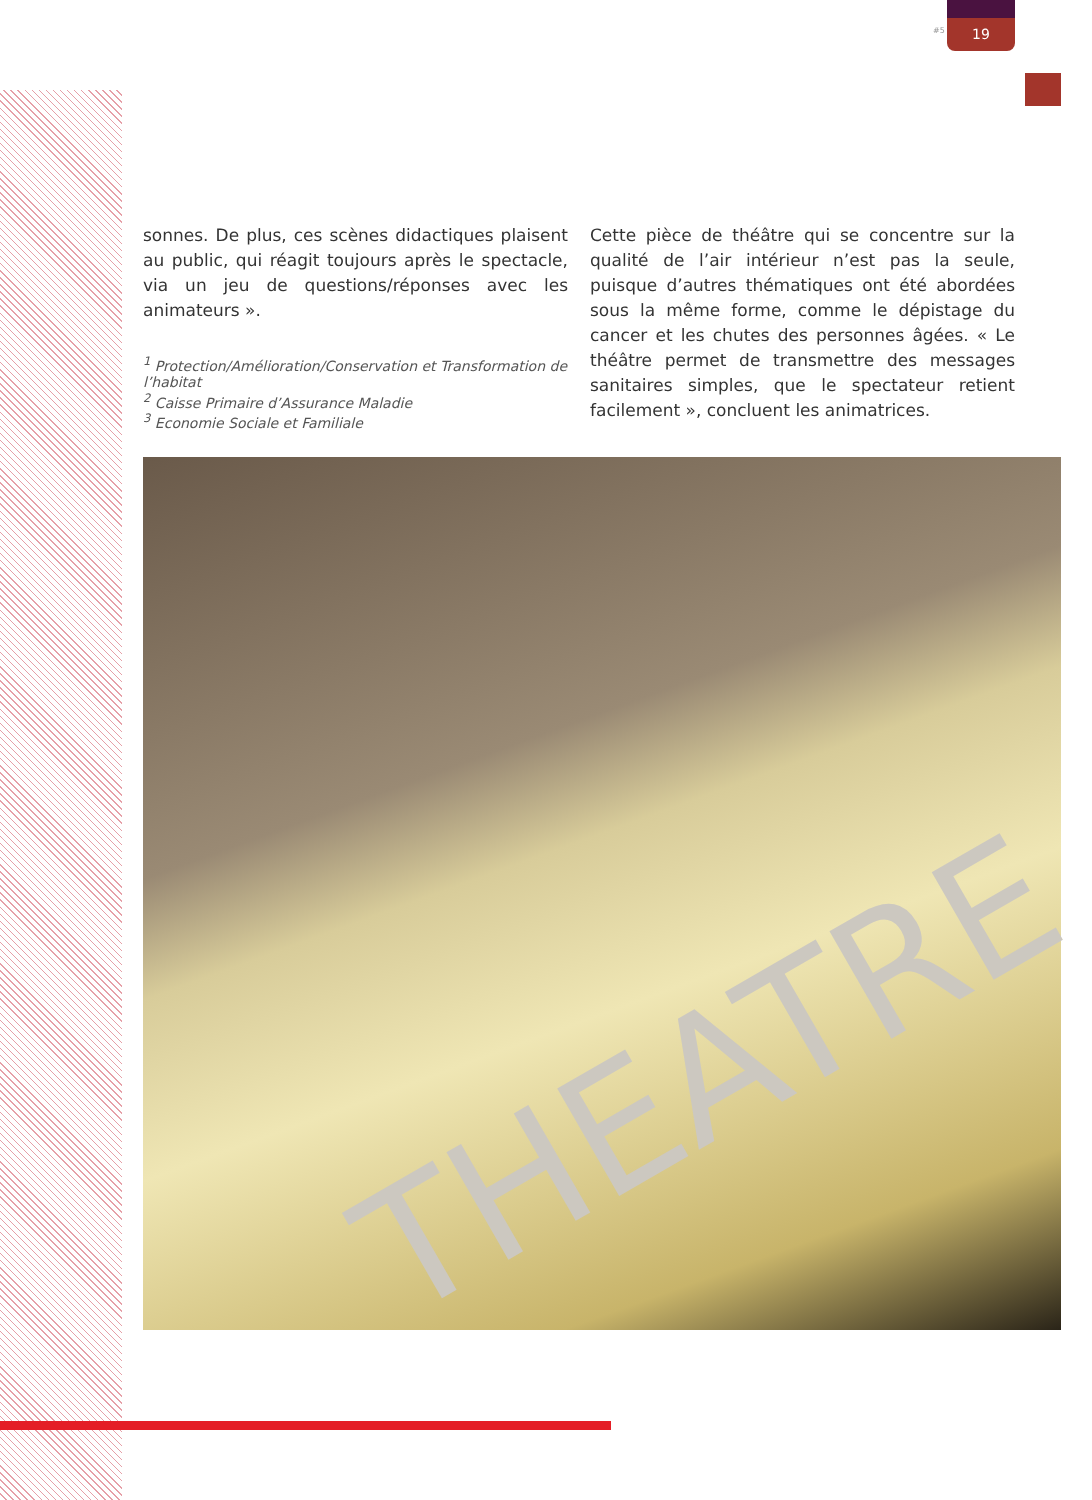#5
19
sonnes. De plus, ces scènes didactiques plaisent au public, qui réagit toujours après le spectacle, via un jeu de questions/réponses avec les animateurs ».
<sup>1</sup> Protection/Amélioration/Conservation et Transformation de l’habitat
<sup>2</sup> Caisse Primaire d’Assurance Maladie
<sup>3</sup> Economie Sociale et Familiale
Cette pièce de théâtre qui se concentre sur la qualité de l’air intérieur n’est pas la seule, puisque d’autres thématiques ont été abordées sous la même forme, comme le dépistage du cancer et les chutes des personnes âgées. « Le théâtre permet de transmettre des messages sanitaires simples, que le spectateur retient facilement », concluent les animatrices.
THEATRE